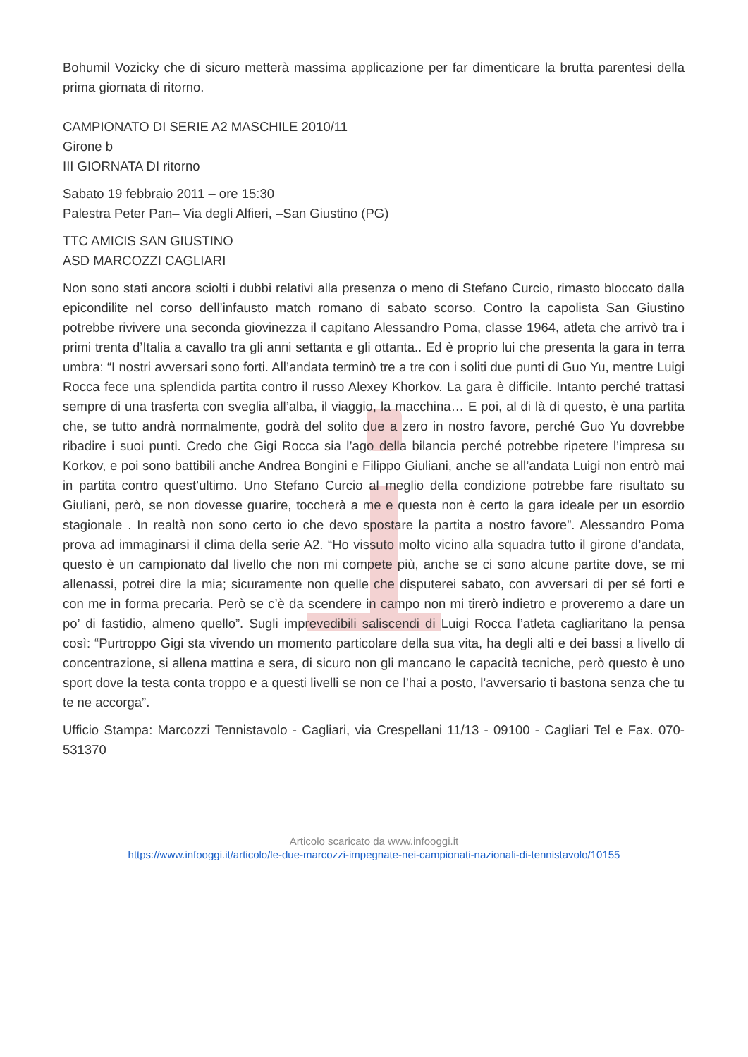Bohumil Vozicky che di sicuro metterà massima applicazione per far dimenticare la brutta parentesi della prima giornata di ritorno.
CAMPIONATO DI SERIE A2 MASCHILE 2010/11
Girone b
III GIORNATA DI ritorno
Sabato 19 febbraio 2011 – ore 15:30
Palestra Peter Pan– Via degli Alfieri, –San Giustino (PG)
TTC AMICIS SAN GIUSTINO
ASD MARCOZZI CAGLIARI
Non sono stati ancora sciolti i dubbi relativi alla presenza o meno di Stefano Curcio, rimasto bloccato dalla epicondilite nel corso dell’infausto match romano di sabato scorso. Contro la capolista San Giustino potrebbe rivivere una seconda giovinezza il capitano Alessandro Poma, classe 1964, atleta che arrivò tra i primi trenta d’Italia a cavallo tra gli anni settanta e gli ottanta.. Ed è proprio lui che presenta la gara in terra umbra: “I nostri avversari sono forti. All’andata terminò tre a tre con i soliti due punti di Guo Yu, mentre Luigi Rocca fece una splendida partita contro il russo Alexey Khorkov. La gara è difficile. Intanto perché trattasi sempre di una trasferta con sveglia all’alba, il viaggio, la macchina… E poi, al di là di questo, è una partita che, se tutto andrà normalmente, godrà del solito due a zero in nostro favore, perché Guo Yu dovrebbe ribadire i suoi punti. Credo che Gigi Rocca sia l’ago della bilancia perché potrebbe ripetere l’impresa su Korkov, e poi sono battibili anche Andrea Bongini e Filippo Giuliani, anche se all’andata Luigi non entrò mai in partita contro quest’ultimo. Uno Stefano Curcio al meglio della condizione potrebbe fare risultato su Giuliani, però, se non dovesse guarire, toccherà a me e questa non è certo la gara ideale per un esordio stagionale . In realtà non sono certo io che devo spostare la partita a nostro favore”. Alessandro Poma prova ad immaginarsi il clima della serie A2. “Ho vissuto molto vicino alla squadra tutto il girone d’andata, questo è un campionato dal livello che non mi compete più, anche se ci sono alcune partite dove, se mi allenassi, potrei dire la mia; sicuramente non quelle che disputerei sabato, con avversari di per sé forti e con me in forma precaria. Però se c’è da scendere in campo non mi tirerò indietro e proveremo a dare un po’ di fastidio, almeno quello”. Sugli imprevedibili saliscendi di Luigi Rocca l’atleta cagliaritano la pensa così: “Purtroppo Gigi sta vivendo un momento particolare della sua vita, ha degli alti e dei bassi a livello di concentrazione, si allena mattina e sera, di sicuro non gli mancano le capacità tecniche, però questo è uno sport dove la testa conta troppo e a questi livelli se non ce l’hai a posto, l’avversario ti bastona senza che tu te ne accorga”.
Ufficio Stampa: Marcozzi Tennistavolo - Cagliari, via Crespellani 11/13 - 09100 - Cagliari Tel e Fax. 070-531370
Articolo scaricato da www.infooggi.it
https://www.infooggi.it/articolo/le-due-marcozzi-impegnate-nei-campionati-nazionali-di-tennistavolo/10155